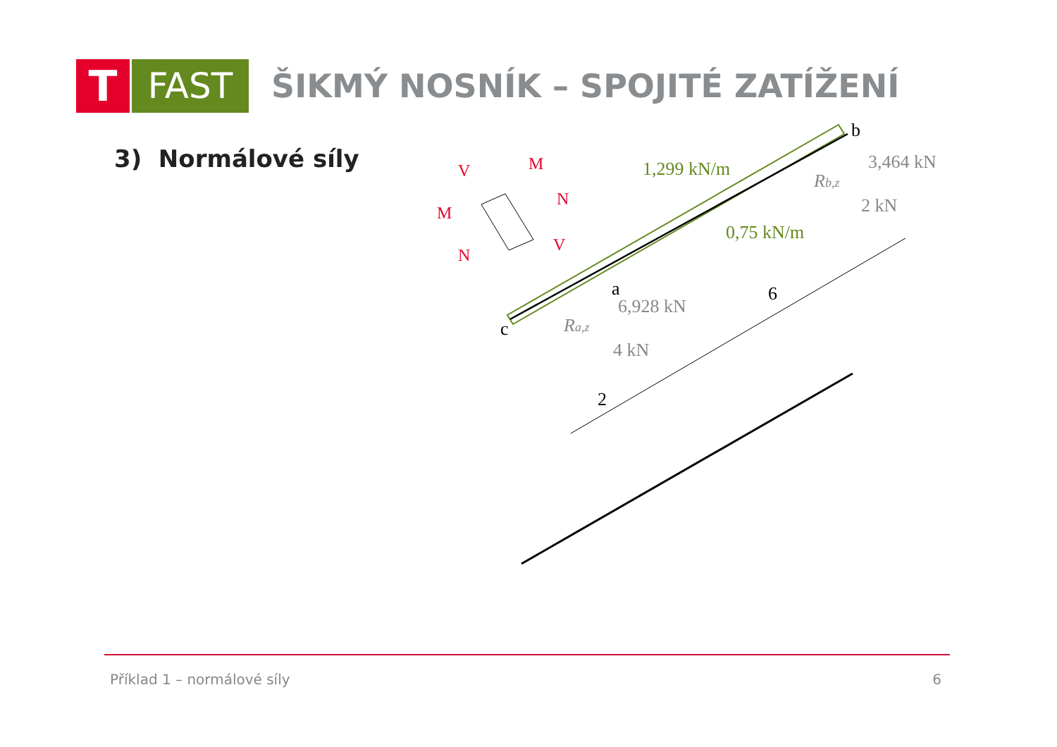T
FAST
ŠIKMÝ NOSNÍK – SPOJITÉ ZATÍŽENÍ
3) Normálové síly
M
V
M
N
N
V
1,299 kN/m
0,75 kN/m
3,464 kN
Rb,z
2 kN
6,928 kN
Ra,z
4 kN
b
a
c
6
2
Příklad 1 – normálové síly 6